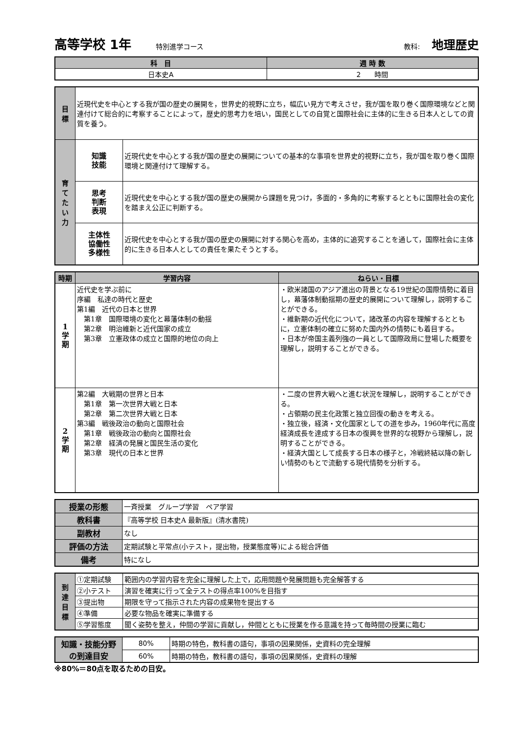高等学校 1年 特別進学コース 教科: 地理歴史
| 科 目 | 週 時 数 |
| --- | --- |
| 日本史A | 2 時間 |
| 目 標 | 近現代史を中心とする我が国の歴史の展開を，世界史的視野に立ち，幅広い見方で考えさせ，我が国を取り巻く国際環境などと関連付けて総合的に考察することによって，歴史的思考力を培い，国民としての自覚と国際社会に主体的に生きる日本人としての資質を養う。 | |
| 育 て た い 力 | 知識 技能 | 近現代史を中心とする我が国の歴史の展開についての基本的な事項を世界史的視野に立ち，我が国を取り巻く国際環境と関連付けて理解する。 |
| | 思考 判断 表現 | 近現代史を中心とする我が国の歴史の展開から課題を見つけ，多面的・多角的に考察するとともに国際社会の変化を踏まえ公正に判断する。 |
| | 主体性 協働性 多様性 | 近現代史を中心とする我が国の歴史の展開に対する関心を高め，主体的に追究することを通して，国際社会に主体的に生きる日本人としての責任を果たそうとする。 |
| 時期 | 学習内容 | ねらい・目標 |
| --- | --- | --- |
| 1 学 期 | 近代史を学ぶ前に 序編 私達の時代と歴史 第1編 近代の日本と世界 第1章 国際環境の変化と幕藩体制の動揺 第2章 明治維新と近代国家の成立 第3章 立憲政体の成立と国際的地位の向上 | ・欧米諸国のアジア進出の背景となる19世紀の国際情勢に着目し，幕藩体制動揺期の歴史的展開について理解し，説明することができる。 ・維新期の近代化について，諸改革の内容を理解するとともに，立憲体制の確立に努めた国内外の情勢にも着目する。 ・日本が帝国主義列強の一員として国際政局に登場した概要を理解し，説明することができる。 |
| 2 学 期 | 第2編 大戦期の世界と日本 第1章 第一次世界大戦と日本 第2章 第二次世界大戦と日本 第3編 戦後政治の動向と国際社会 第1章 戦後政治の動向と国際社会 第2章 経済の発展と国民生活の変化 第3章 現代の日本と世界 | ・二度の世界大戦へと進む状況を理解し，説明することができる。 ・占領期の民主化政策と独立回復の動きを考える。 ・独立後，経済・文化国家としての道を歩み，1960年代に高度経済成長を達成する日本の復興を世界的な視野から理解し，説明することができる。 ・経済大国として成長する日本の様子と，冷戦終結以降の新しい情勢のもとで流動する現代情勢を分析する。 |
| 授業の形態 | 一斉授業 グループ学習 ペア学習 |
| 教科書 | 『高等学校 日本史A 最新版』(清水書院) |
| 副教材 | なし |
| 評価の方法 | 定期試験と平常点(小テスト，提出物，授業態度等)による総合評価 |
| 備考 | 特になし |
| 到 達 目 標 | ①定期試験 | 範囲内の学習内容を完全に理解した上で，応用問題や発展問題も完全解答する |
| | ②小テスト | 演習を確実に行って全テストの得点率100%を目指す |
| | ③提出物 | 期限を守って指示された内容の成果物を提出する |
| | ④準備 | 必要な物品を確実に準備する |
| | ⑤学習態度 | 聞く姿勢を整え，仲間の学習に貢献し，仲間とともに授業を作る意識を持って毎時間の授業に臨む |
| 知識・技能分野 の到達目安 | 80% | 時期の特色，教科書の語句，事項の因果関係，史資料の完全理解 |
| | 60% | 時期の特色，教科書の語句，事項の因果関係，史資料の理解 |
※80%＝80点を取るための目安。